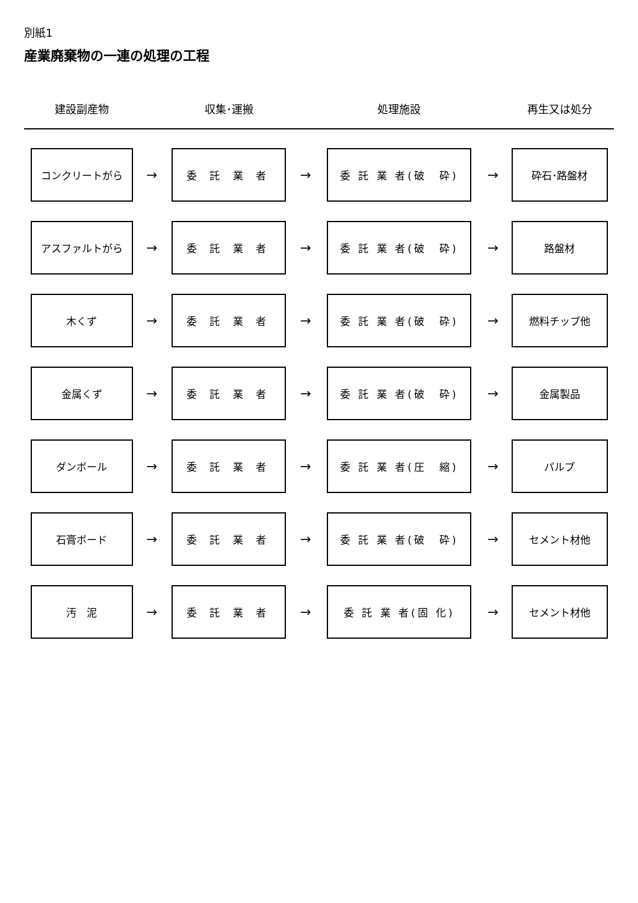別紙1
産業廃棄物の一連の処理の工程
| 建設副産物 | | 収集･運搬 | | 処理施設 | | 再生又は処分 |
| --- | --- | --- | --- | --- | --- | --- |
| コンクリートがら | → | 委 託 業 者 | → | 委 託 業 者(破 砕) | → | 砕石･路盤材 |
| アスファルトがら | → | 委 託 業 者 | → | 委 託 業 者(破 砕) | → | 路盤材 |
| 木くず | → | 委 託 業 者 | → | 委 託 業 者(破 砕) | → | 燃料チップ他 |
| 金属くず | → | 委 託 業 者 | → | 委 託 業 者(破 砕) | → | 金属製品 |
| ダンボール | → | 委 託 業 者 | → | 委 託 業 者(圧 縮) | → | パルプ |
| 石膏ボード | → | 委 託 業 者 | → | 委 託 業 者(破 砕) | → | セメント材他 |
| 汚 泥 | → | 委 託 業 者 | → | 委 託 業 者(固 化) | → | セメント材他 |